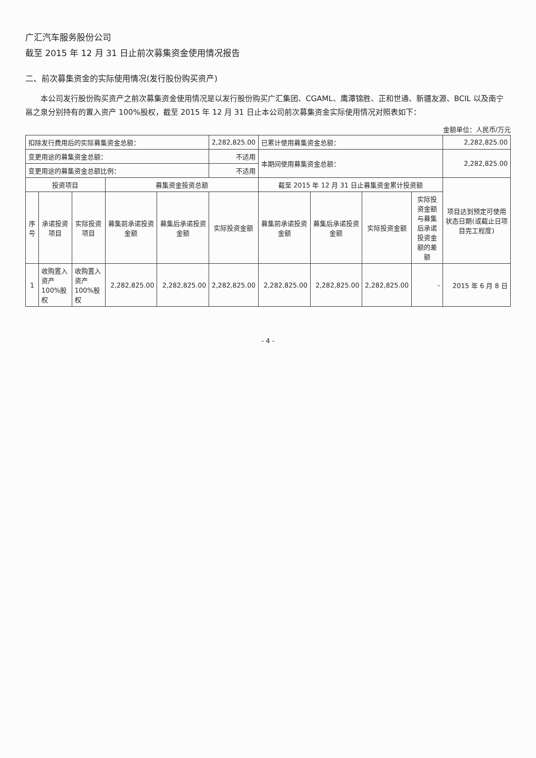广汇汽车服务股份公司
截至 2015 年 12 月 31 日止前次募集资金使用情况报告
二、前次募集资金的实际使用情况(发行股份购买资产)
本公司发行股份购买资产之前次募集资金使用情况是以发行股份购买广汇集团、CGAML、鹰潭锦胜、正和世通、新疆友源、BCIL 以及南宁邕之泉分别持有的置入资产 100%股权，截至 2015 年 12 月 31 日止本公司前次募集资金实际使用情况对照表如下：
金额单位：人民币/万元
| 扣除发行费用后的实际募集资金总额： | | | | | 2,282,825.00 | 已累计使用募集资金总额： | | | | 2,282,825.00 |
| 变更用途的募集资金总额： | | | | | 不适用 | 本期间使用募集资金总额： | | | | 2,282,825.00 |
| 变更用途的募集资金总额比例： | | | | | 不适用 | | | | | |
| 投资项目 | | | 募集资金投资总额 | | | 截至 2015 年 12 月 31 日止募集资金累计投资额 | | | | 项目达到预定可使用状态日期(或截止日项目完工程度) |
| 序号 | 承诺投资项目 | 实际投资项目 | 募集前承诺投资金额 | 募集后承诺投资金额 | 实际投资金额 | 募集前承诺投资金额 | 募集后承诺投资金额 | 实际投资金额 | 实际投资金额与募集后承诺投资金额的差额 | |
| 1 | 收购置入资产 100%股权 | 收购置入资产 100%股权 | 2,282,825.00 | 2,282,825.00 | 2,282,825.00 | 2,282,825.00 | 2,282,825.00 | 2,282,825.00 | - | 2015 年 6 月 8 日 |
- 4 -